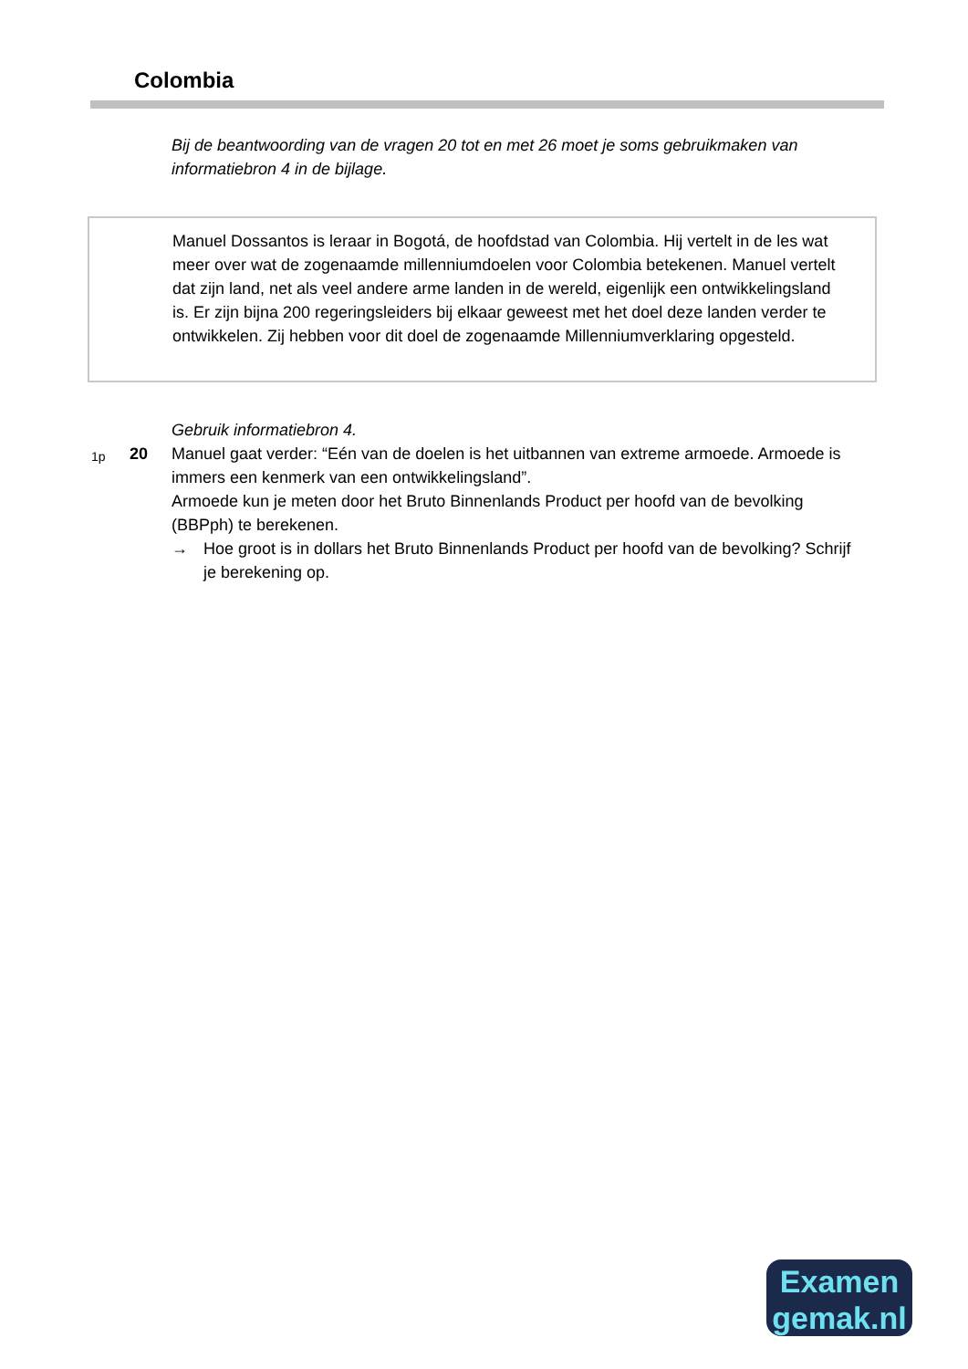Colombia
Bij de beantwoording van de vragen 20 tot en met 26 moet je soms gebruikmaken van informatiebron 4 in de bijlage.
Manuel Dossantos is leraar in Bogotá, de hoofdstad van Colombia. Hij vertelt in de les wat meer over wat de zogenaamde millenniumdoelen voor Colombia betekenen. Manuel vertelt dat zijn land, net als veel andere arme landen in de wereld, eigenlijk een ontwikkelingsland is. Er zijn bijna 200 regeringsleiders bij elkaar geweest met het doel deze landen verder te ontwikkelen. Zij hebben voor dit doel de zogenaamde Millenniumverklaring opgesteld.
Gebruik informatiebron 4.
1p
20 Manuel gaat verder: “Eén van de doelen is het uitbannen van extreme armoede. Armoede is immers een kenmerk van een ontwikkelingsland”.
Armoede kun je meten door het Bruto Binnenlands Product per hoofd van de bevolking (BBPph) te berekenen.
→ Hoe groot is in dollars het Bruto Binnenlands Product per hoofd van de bevolking? Schrijf je berekening op.
Examen
gemak.nl